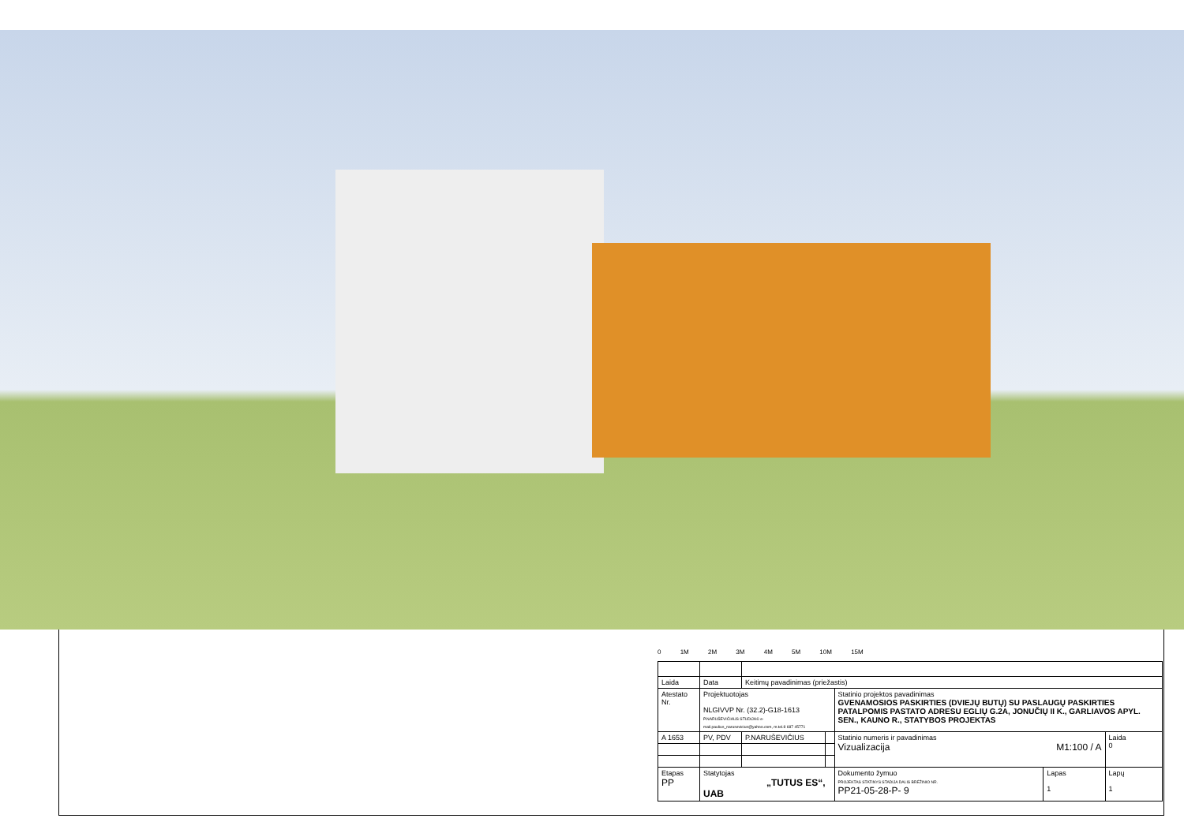0 1M 2M 3M 4M 5M 10M 15M
| Laida | Data | Keitimų pavadinimas (priežastis) | | | | |
| Atestato Nr. | Projektuotojas NLGIVVP Nr. (32.2)-G18-1613 P.NARUŠEVIČIAUS STUDIJA© e-mail.paulius_narusevicius@yahoo.com, m.tel.8 687 45771 | | | Statinio projektos pavadinimas GVENAMOSIOS PASKIRTIES (DVIEJŲ BUTŲ) SU PASLAUGŲ PASKIRTIES PATALPOMIS PASTATO ADRESU EGLIŲ G.2A, JONUČIŲ II K., GARLIAVOS APYL. SEN., KAUNO R., STATYBOS PROJEKTAS | | |
| A 1653 | PV, PDV | P.NARUŠEVIČIUS | | Statinio numeris ir pavadinimas Vizualizacija M1:100 / A | | Laida 0 |
| Etapas PP | Statytojas „TUTUS ES“, UAB | | | Dokumento žymuo PROJEKTAS STATINYS STADIJA DALIS BRĖŽINIO NR. PP21-05-28-P- 9 | Lapas 1 | Lapų 1 |